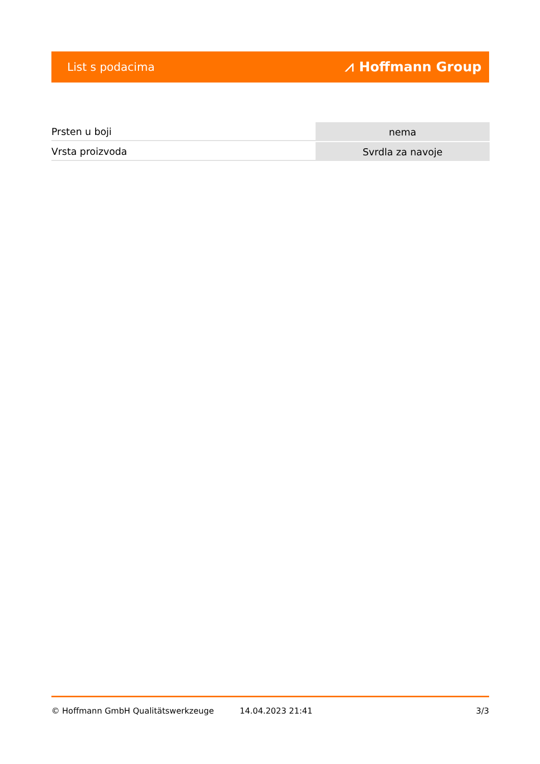List s podacima ⩘ Hoffmann Group
| Prsten u boji | nema |
| Vrsta proizvoda | Svrdla za navoje |
© Hoffmann GmbH Qualitätswerkzeuge 14.04.2023 21:41 3/3